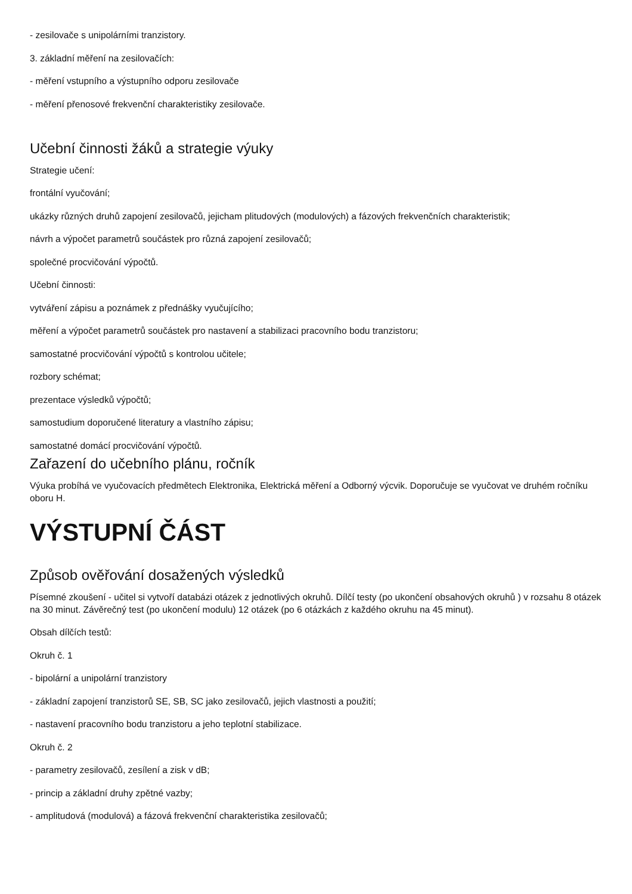- zesilovače s unipolárními tranzistory.
3. základní měření na zesilovačích:
- měření vstupního a výstupního odporu zesilovače
- měření přenosové frekvenční charakteristiky zesilovače.
Učební činnosti žáků a strategie výuky
Strategie učení:
frontální vyučování;
ukázky různých druhů zapojení zesilovačů, jejicham plitudových (modulových) a fázových frekvenčních charakteristik;
návrh a výpočet parametrů součástek pro různá zapojení zesilovačů;
společné procvičování výpočtů.
Učební činnosti:
vytváření zápisu a poznámek z přednášky vyučujícího;
měření a výpočet parametrů součástek pro nastavení a stabilizaci pracovního bodu tranzistoru;
samostatné procvičování výpočtů s kontrolou učitele;
rozbory schémat;
prezentace výsledků výpočtů;
samostudium doporučené literatury a vlastního zápisu;
samostatné domácí procvičování výpočtů.
Zařazení do učebního plánu, ročník
Výuka probíhá ve vyučovacích předmětech Elektronika, Elektrická měření a Odborný výcvik. Doporučuje se vyučovat ve druhém ročníku oboru H.
VÝSTUPNÍ ČÁST
Způsob ověřování dosažených výsledků
Písemné zkoušení - učitel si vytvoří databázi otázek z jednotlivých okruhů. Dílčí testy (po ukončení obsahových okruhů ) v rozsahu 8 otázek na 30 minut. Závěrečný test (po ukončení modulu) 12 otázek (po 6 otázkách z každého okruhu na 45 minut).
Obsah dílčích testů:
Okruh č. 1
- bipolární a unipolární tranzistory
- základní zapojení tranzistorů SE, SB, SC jako zesilovačů, jejich vlastnosti a použití;
- nastavení pracovního bodu tranzistoru a jeho teplotní stabilizace.
Okruh č. 2
- parametry zesilovačů, zesílení a zisk v dB;
- princip a základní druhy zpětné vazby;
- amplitudová (modulová) a fázová frekvenční charakteristika zesilovačů;